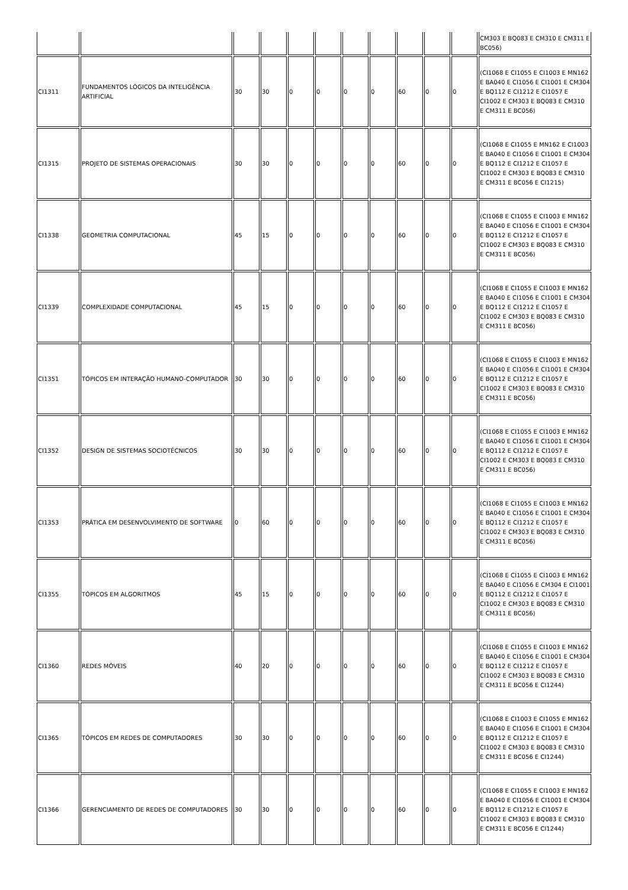| | | | | | | | | | | | CM303 E BQ083 E CM310 E CM311 E BC056) |
| CI1311 | FUNDAMENTOS LÓGICOS DA INTELIGÊNCIA ARTIFICIAL | 30 | 30 | 0 | 0 | 0 | 0 | 60 | 0 | 0 | (CI1068 E CI1055 E CI1003 E MN162 E BA040 E CI1056 E CI1001 E CM304 E BQ112 E CI1212 E CI1057 E CI1002 E CM303 E BQ083 E CM310 E CM311 E BC056) |
| CI1315 | PROJETO DE SISTEMAS OPERACIONAIS | 30 | 30 | 0 | 0 | 0 | 0 | 60 | 0 | 0 | (CI1068 E CI1055 E MN162 E CI1003 E BA040 E CI1056 E CI1001 E CM304 E BQ112 E CI1212 E CI1057 E CI1002 E CM303 E BQ083 E CM310 E CM311 E BC056 E CI1215) |
| CI1338 | GEOMETRIA COMPUTACIONAL | 45 | 15 | 0 | 0 | 0 | 0 | 60 | 0 | 0 | (CI1068 E CI1055 E CI1003 E MN162 E BA040 E CI1056 E CI1001 E CM304 E BQ112 E CI1212 E CI1057 E CI1002 E CM303 E BQ083 E CM310 E CM311 E BC056) |
| CI1339 | COMPLEXIDADE COMPUTACIONAL | 45 | 15 | 0 | 0 | 0 | 0 | 60 | 0 | 0 | (CI1068 E CI1055 E CI1003 E MN162 E BA040 E CI1056 E CI1001 E CM304 E BQ112 E CI1212 E CI1057 E CI1002 E CM303 E BQ083 E CM310 E CM311 E BC056) |
| CI1351 | TÓPICOS EM INTERAÇÃO HUMANO-COMPUTADOR | 30 | 30 | 0 | 0 | 0 | 0 | 60 | 0 | 0 | (CI1068 E CI1055 E CI1003 E MN162 E BA040 E CI1056 E CI1001 E CM304 E BQ112 E CI1212 E CI1057 E CI1002 E CM303 E BQ083 E CM310 E CM311 E BC056) |
| CI1352 | DESIGN DE SISTEMAS SOCIOTÉCNICOS | 30 | 30 | 0 | 0 | 0 | 0 | 60 | 0 | 0 | (CI1068 E CI1055 E CI1003 E MN162 E BA040 E CI1056 E CI1001 E CM304 E BQ112 E CI1212 E CI1057 E CI1002 E CM303 E BQ083 E CM310 E CM311 E BC056) |
| CI1353 | PRÁTICA EM DESENVOLVIMENTO DE SOFTWARE | 0 | 60 | 0 | 0 | 0 | 0 | 60 | 0 | 0 | (CI1068 E CI1055 E CI1003 E MN162 E BA040 E CI1056 E CI1001 E CM304 E BQ112 E CI1212 E CI1057 E CI1002 E CM303 E BQ083 E CM310 E CM311 E BC056) |
| CI1355 | TÓPICOS EM ALGORITMOS | 45 | 15 | 0 | 0 | 0 | 0 | 60 | 0 | 0 | (CI1068 E CI1055 E CI1003 E MN162 E BA040 E CI1056 E CM304 E CI1001 E BQ112 E CI1212 E CI1057 E CI1002 E CM303 E BQ083 E CM310 E CM311 E BC056) |
| CI1360 | REDES MÓVEIS | 40 | 20 | 0 | 0 | 0 | 0 | 60 | 0 | 0 | (CI1068 E CI1055 E CI1003 E MN162 E BA040 E CI1056 E CI1001 E CM304 E BQ112 E CI1212 E CI1057 E CI1002 E CM303 E BQ083 E CM310 E CM311 E BC056 E CI1244) |
| CI1365 | TÓPICOS EM REDES DE COMPUTADORES | 30 | 30 | 0 | 0 | 0 | 0 | 60 | 0 | 0 | (CI1068 E CI1003 E CI1055 E MN162 E BA040 E CI1056 E CI1001 E CM304 E BQ112 E CI1212 E CI1057 E CI1002 E CM303 E BQ083 E CM310 E CM311 E BC056 E CI1244) |
| CI1366 | GERENCIAMENTO DE REDES DE COMPUTADORES | 30 | 30 | 0 | 0 | 0 | 0 | 60 | 0 | 0 | (CI1068 E CI1055 E CI1003 E MN162 E BA040 E CI1056 E CI1001 E CM304 E BQ112 E CI1212 E CI1057 E CI1002 E CM303 E BQ083 E CM310 E CM311 E BC056 E CI1244) |